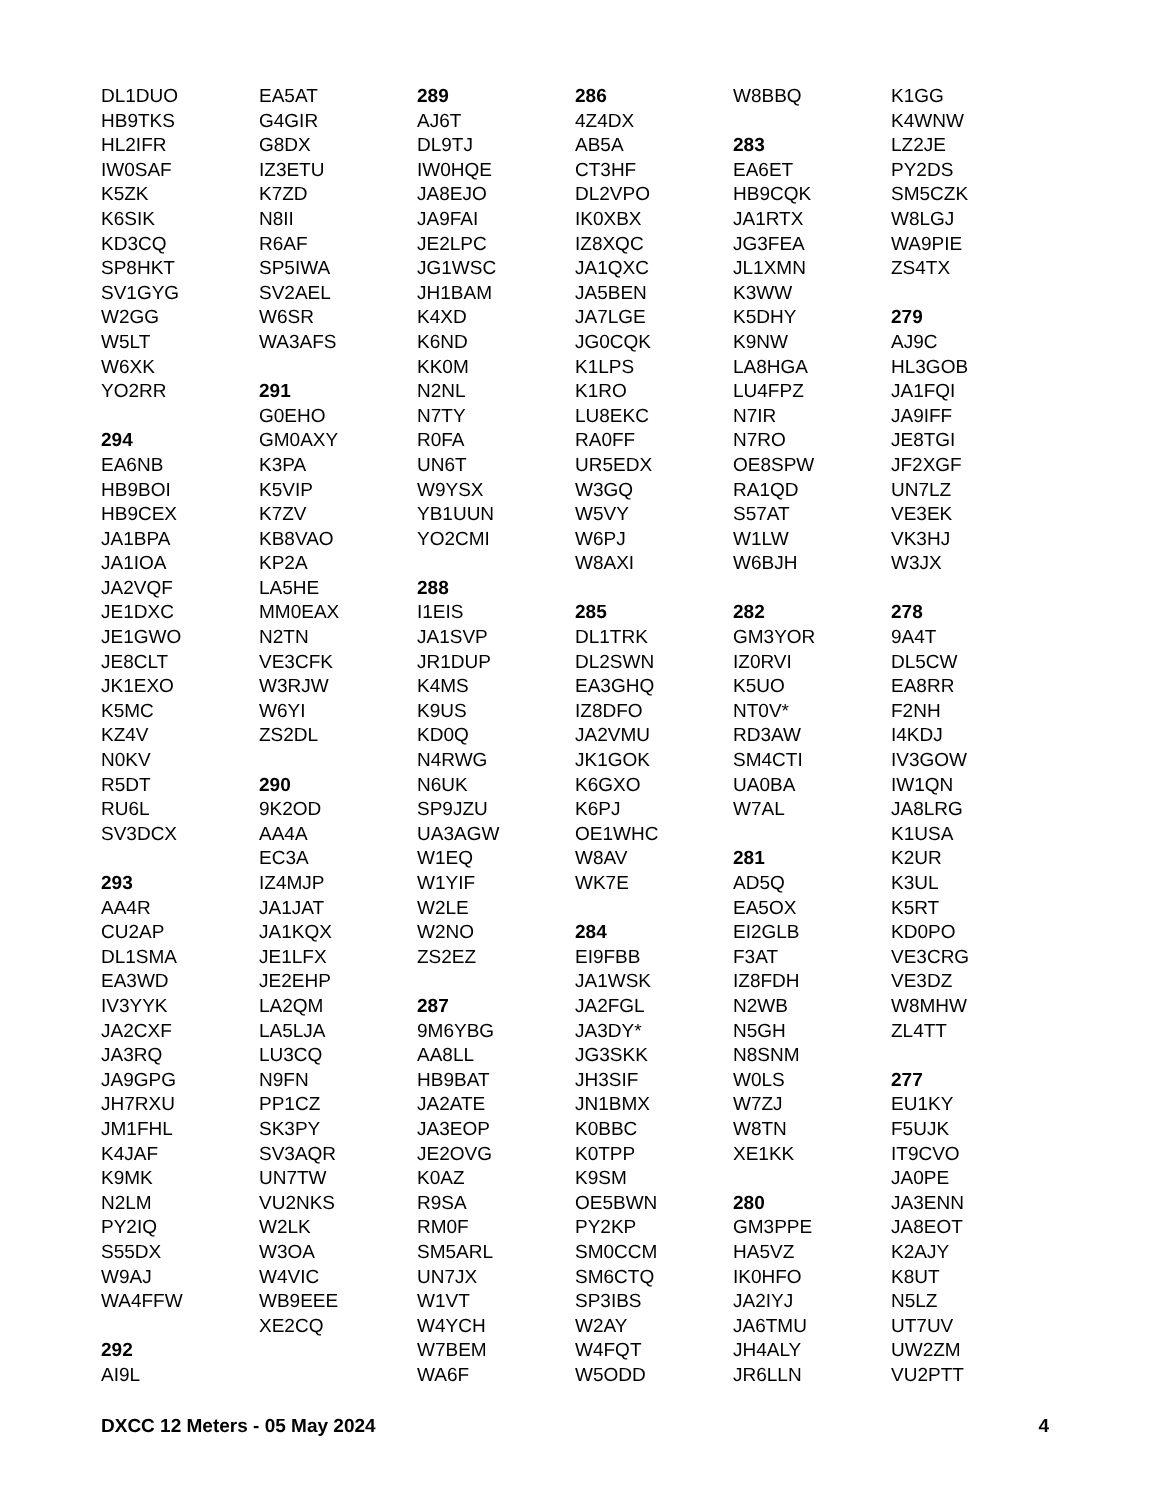DL1DUO
HB9TKS
HL2IFR
IW0SAF
K5ZK
K6SIK
KD3CQ
SP8HKT
SV1GYG
W2GG
W5LT
W6XK
YO2RR
294
EA6NB
HB9BOI
HB9CEX
JA1BPA
JA1IOA
JA2VQF
JE1DXC
JE1GWO
JE8CLT
JK1EXO
K5MC
KZ4V
N0KV
R5DT
RU6L
SV3DCX
293
AA4R
CU2AP
DL1SMA
EA3WD
IV3YYK
JA2CXF
JA3RQ
JA9GPG
JH7RXU
JM1FHL
K4JAF
K9MK
N2LM
PY2IQ
S55DX
W9AJ
WA4FFW
292
AI9L
EA5AT
G4GIR
G8DX
IZ3ETU
K7ZD
N8II
R6AF
SP5IWA
SV2AEL
W6SR
WA3AFS
291
G0EHO
GM0AXY
K3PA
K5VIP
K7ZV
KB8VAO
KP2A
LA5HE
MM0EAX
N2TN
VE3CFK
W3RJW
W6YI
ZS2DL
290
9K2OD
AA4A
EC3A
IZ4MJP
JA1JAT
JA1KQX
JE1LFX
JE2EHP
LA2QM
LA5LJA
LU3CQ
N9FN
PP1CZ
SK3PY
SV3AQR
UN7TW
VU2NKS
W2LK
W3OA
W4VIC
WB9EEE
XE2CQ
289
AJ6T
DL9TJ
IW0HQE
JA8EJO
JA9FAI
JE2LPC
JG1WSC
JH1BAM
K4XD
K6ND
KK0M
N2NL
N7TY
R0FA
UN6T
W9YSX
YB1UUN
YO2CMI
288
I1EIS
JA1SVP
JR1DUP
K4MS
K9US
KD0Q
N4RWG
N6UK
SP9JZU
UA3AGW
W1EQ
W1YIF
W2LE
W2NO
ZS2EZ
287
9M6YBG
AA8LL
HB9BAT
JA2ATE
JA3EOP
JE2OVG
K0AZ
R9SA
RM0F
SM5ARL
UN7JX
W1VT
W4YCH
W7BEM
WA6F
286
4Z4DX
AB5A
CT3HF
DL2VPO
IK0XBX
IZ8XQC
JA1QXC
JA5BEN
JA7LGE
JG0CQK
K1LPS
K1RO
LU8EKC
RA0FF
UR5EDX
W3GQ
W5VY
W6PJ
W8AXI
285
DL1TRK
DL2SWN
EA3GHQ
IZ8DFO
JA2VMU
JK1GOK
K6GXO
K6PJ
OE1WHC
W8AV
WK7E
284
EI9FBB
JA1WSK
JA2FGL
JA3DY*
JG3SKK
JH3SIF
JN1BMX
K0BBC
K0TPP
K9SM
OE5BWN
PY2KP
SM0CCM
SM6CTQ
SP3IBS
W2AY
W4FQT
W5ODD
W8BBQ
283
EA6ET
HB9CQK
JA1RTX
JG3FEA
JL1XMN
K3WW
K5DHY
K9NW
LA8HGA
LU4FPZ
N7IR
N7RO
OE8SPW
RA1QD
S57AT
W1LW
W6BJH
282
GM3YOR
IZ0RVI
K5UO
NT0V*
RD3AW
SM4CTI
UA0BA
W7AL
281
AD5Q
EA5OX
EI2GLB
F3AT
IZ8FDH
N2WB
N5GH
N8SNM
W0LS
W7ZJ
W8TN
XE1KK
280
GM3PPE
HA5VZ
IK0HFO
JA2IYJ
JA6TMU
JH4ALY
JR6LLN
K1GG
K4WNW
LZ2JE
PY2DS
SM5CZK
W8LGJ
WA9PIE
ZS4TX
279
AJ9C
HL3GOB
JA1FQI
JA9IFF
JE8TGI
JF2XGF
UN7LZ
VE3EK
VK3HJ
W3JX
278
9A4T
DL5CW
EA8RR
F2NH
I4KDJ
IV3GOW
IW1QN
JA8LRG
K1USA
K2UR
K3UL
K5RT
KD0PO
VE3CRG
VE3DZ
W8MHW
ZL4TT
277
EU1KY
F5UJK
IT9CVO
JA0PE
JA3ENN
JA8EOT
K2AJY
K8UT
N5LZ
UT7UV
UW2ZM
VU2PTT
DXCC 12 Meters - 05 May 2024 4